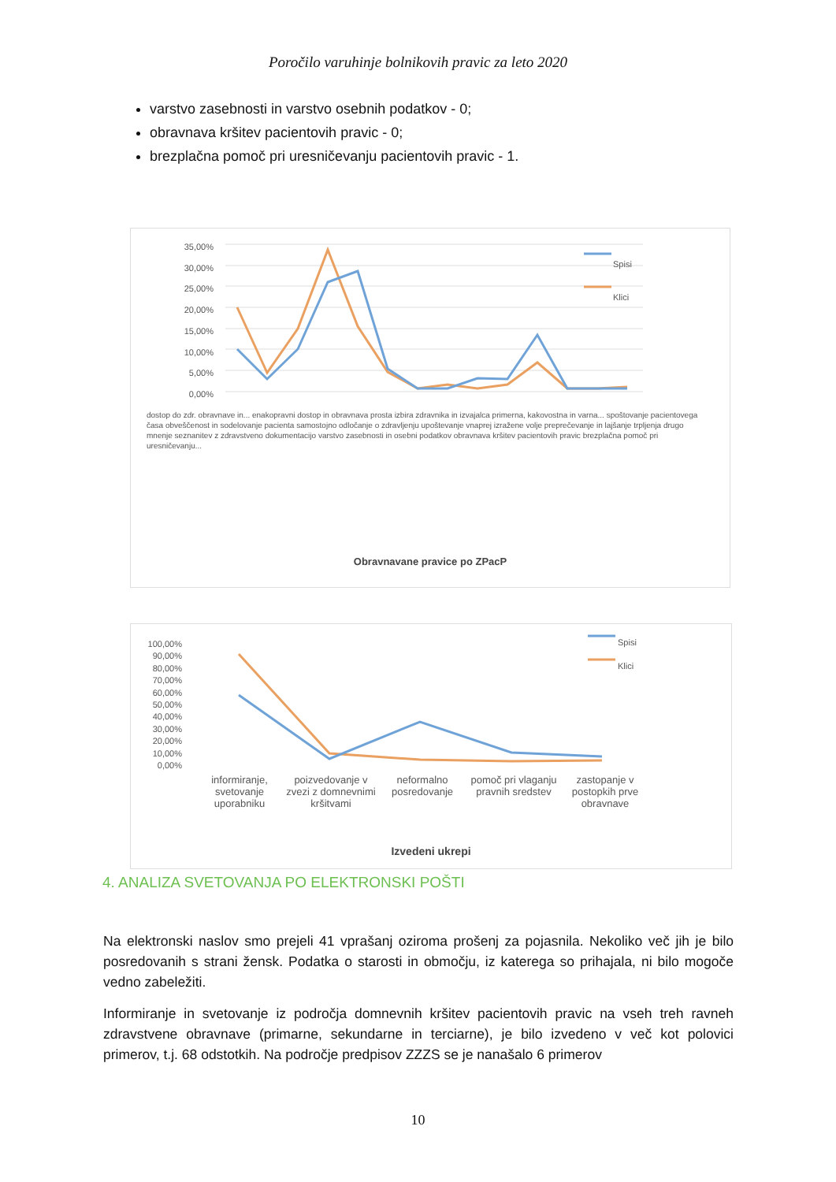Poročilo varuhinje bolnikovih pravic za leto 2020
varstvo zasebnosti in varstvo osebnih podatkov - 0;
obravnava kršitev pacientovih pravic - 0;
brezplačna pomoč pri uresničevanju pacientovih pravic - 1.
35,00%
30,00%
25,00%
20,00%
15,00%
10,00%
5,00%
0,00%
Spisi
Klici
dostop do zdr. obravnave in... enakopravni dostop in obravnava prosta izbira zdravnika in izvajalca primerna, kakovostna in varna... spoštovanje pacientovega časa obveščenost in sodelovanje pacienta samostojno odločanje o zdravljenju upoštevanje vnaprej izražene volje preprečevanje in lajšanje trpljenja drugo mnenje seznanitev z zdravstveno dokumentacijo varstvo zasebnosti in osebni podatkov obravnava kršitev pacientovih pravic brezplačna pomoč pri uresničevanju...
Obravnavane pravice po ZPacP
100,00%
90,00%
80,00%
70,00%
60,00%
50,00%
40,00%
30,00%
20,00%
10,00%
0,00%
Spisi
Klici
informiranje, svetovanje uporabniku
poizvedovanje v zvezi z domnevnimi kršitvami
neformalno posredovanje pomoč pri vlaganju pravnih sredstev
zastopanje v postopkih prve obravnave
Izvedeni ukrepi
4. ANALIZA SVETOVANJA PO ELEKTRONSKI POŠTI
Na elektronski naslov smo prejeli 41 vprašanj oziroma prošenj za pojasnila. Nekoliko več jih je bilo posredovanih s strani žensk. Podatka o starosti in območju, iz katerega so prihajala, ni bilo mogoče vedno zabeležiti.
Informiranje in svetovanje iz področja domnevnih kršitev pacientovih pravic na vseh treh ravneh zdravstvene obravnave (primarne, sekundarne in terciarne), je bilo izvedeno v več kot polovici primerov, t.j. 68 odstotkih. Na področje predpisov ZZZS se je nanašalo 6 primerov
10